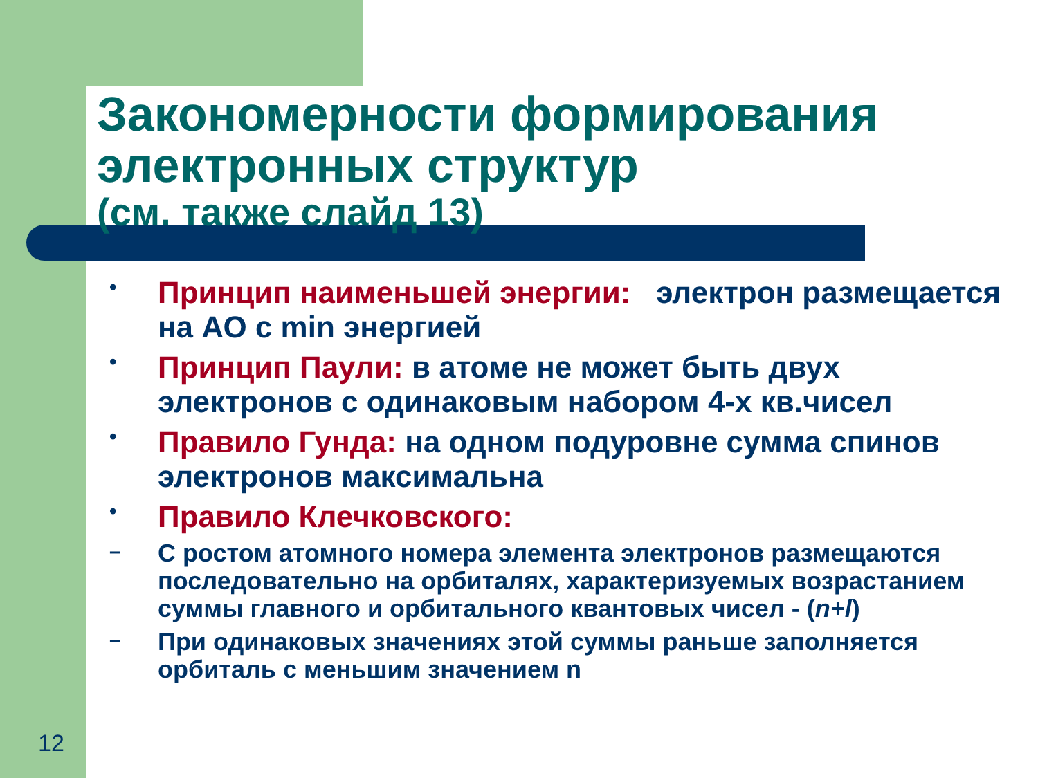Закономерности формирования электронных структур
(см. также слайд 13)
•
Принцип наименьшей энергии: электрон размещается на АО с min энергией
•
Принцип Паули: в атоме не может быть двух электронов с одинаковым набором 4-х кв.чисел
•
Правило Гунда: на одном подуровне сумма спинов электронов максимальна
•
Правило Клечковского:
–
С ростом атомного номера элемента электронов размещаются последовательно на орбиталях, характеризуемых возрастанием суммы главного и орбитального квантовых чисел - (n+l)
–
При одинаковых значениях этой суммы раньше заполняется орбиталь с меньшим значением n
12